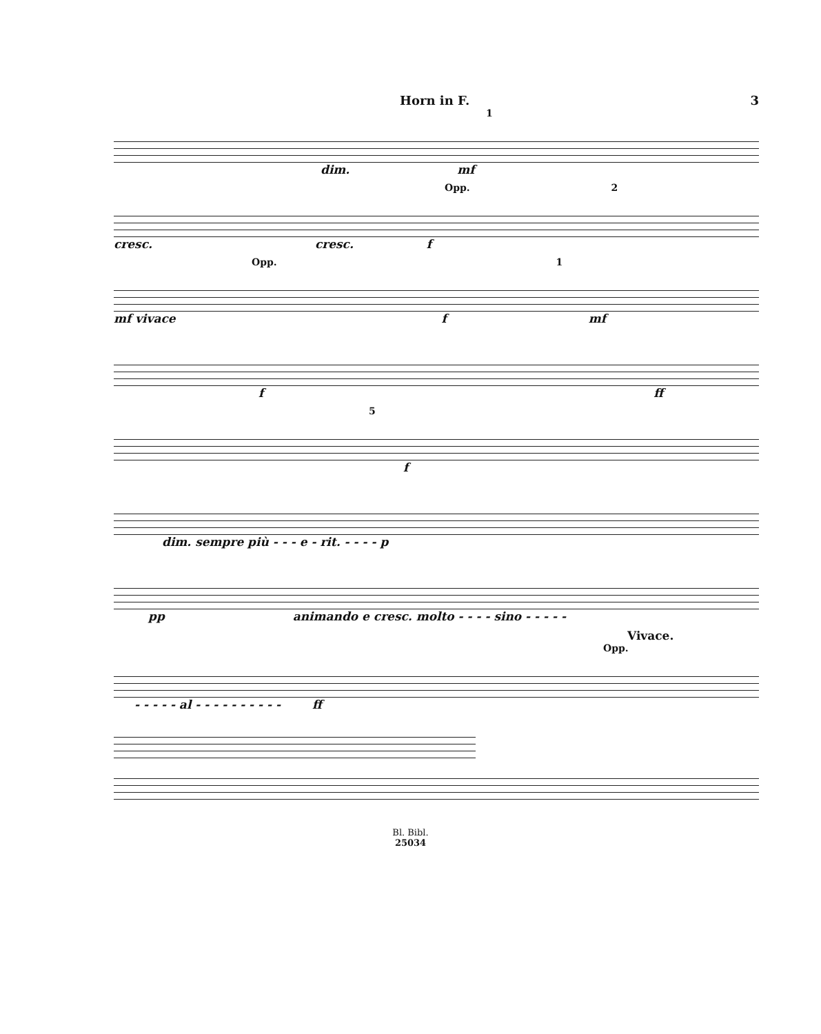Horn in F. 3
1
dim. mf
Opp. 2
cresc. cresc. f
Opp. 1
mf vivace f mf
f ff
5
f
dim. sempre più - - - e - rit. - - - - p
pp animando e cresc. molto - - - - sino - - - - -
Vivace.
Opp.
- - - - - al - - - - - - - - - - ff
Bl. Bibl.
25034